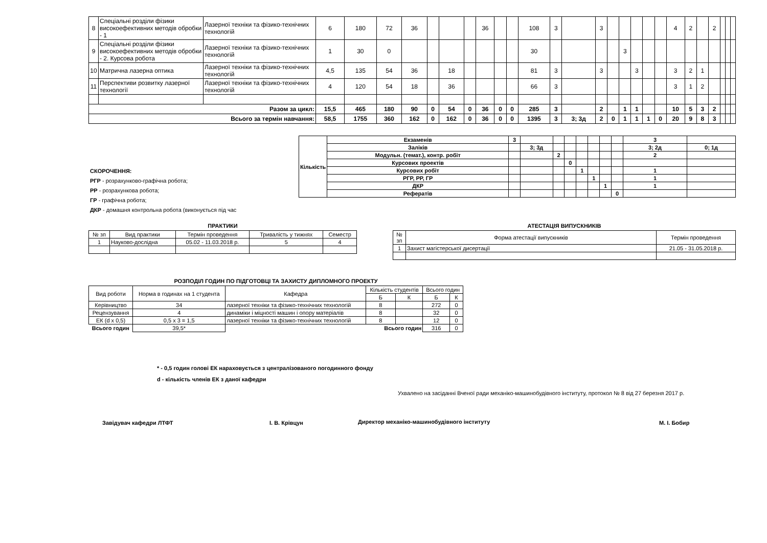| 8 | Спеціальні розділи фізики високоефективних методів обробки - 1 | Лазерної техніки та фізико-технічних технологій | 6 | 180 | 72 | 36 | | | | 36 | | | 108 | 3 | | 3 | | | | | | 4 | 2 | | 2 | | | |
| 9 | Спеціальні розділи фізики високоефективних методів обробки - 2. Курсова робота | Лазерної техніки та фізико-технічних технологій | 1 | 30 | 0 | | | | | | | | 30 | | | | | 3 | | | | | | | | | | |
| 10 | Матрична лазерна оптика | Лазерної техніки та фізико-технічних технологій | 4,5 | 135 | 54 | 36 | | 18 | | | | | 81 | 3 | | 3 | | | 3 | | | 3 | 2 | 1 | | | | |
| 11 | Перспективи розвитку лазерної технології | Лазерної техніки та фізико-технічних технологій | 4 | 120 | 54 | 18 | | 36 | | | | | 66 | 3 | | | | | | | | 3 | 1 | 2 | | | | |
| Разом за цикл: | | | 15,5 | 465 | 180 | 90 | 0 | 54 | 0 | 36 | 0 | 0 | 285 | 3 | | 2 | | 1 | 1 | | | 10 | 5 | 3 | 2 | | | |
| Всього за термін навчання: | | | 58,5 | 1755 | 360 | 162 | 0 | 162 | 0 | 36 | 0 | 0 | 1395 | 3 | 3; 3д | 2 | 0 | 1 | 1 | 1 | 0 | 20 | 9 | 8 | 3 | | | |
СКОРОЧЕННЯ:
РГР - розрахунково-графічна робота;
РР - розрахункова робота;
ГР - графічна робота;
ДКР - домашня контрольна робота (виконується під час
| Кількість | Екзаменів | 3 | | | | | | | | 3 | |
| | Заліків | | 3; 3д | | | | | | | 3; 2д | 0; 1д |
| | Модульн. (темат.), контр. робіт | | | 2 | | | | | | 2 | |
| | Курсових проектів | | | | 0 | | | | | | |
| | Курсових робіт | | | | | 1 | | | | 1 | |
| | РГР, РР, ГР | | | | | | 1 | | | 1 | |
| | ДКР | | | | | | | 1 | | 1 | |
| | Рефератів | | | | | | | | 0 | | |
ПРАКТИКИ
| № зп | Вид практики | Термін проведення | Тривалість у тижнях | Семестр |
| 1 | Науково-дослідна | 05.02 - 11.03.2018 р. | 5 | 4 |
АТЕСТАЦІЯ ВИПУСКНИКІВ
| № зп | Форма атестації випускників | Термін проведення |
| 1 | Захист магістерської дисертації | 21.05 - 31.05.2018 р. |
РОЗПОДІЛ ГОДИН ПО ПІДГОТОВЦІ ТА ЗАХИСТУ ДИПЛОМНОГО ПРОЕКТУ
| Вид роботи | Норма в годинах на 1 студента | Кафедра | Кількість студентів | | Всього годин | |
| | | | Б | К | Б | К |
| Керівництво | 34 | лазерної техніки та фізико-технічних технологій | 8 | | 272 | 0 |
| Рецензування | 4 | динаміки і міцності машин і опору матеріалів | 8 | | 32 | 0 |
| ЕК (d x 0,5) | 0,5 x 3 = 1,5 | лазерної техніки та фізико-технічних технологій | 8 | | 12 | 0 |
| Всього годин | 39,5* | Всього годин | | | 316 | 0 |
* - 0,5 годин голові ЕК нараховується з централізованого погодинного фонду
d - кількість членів ЕК з даної кафедри
Ухвалено на засіданні Вченої ради механіко-машинобудівного інституту, протокол № 8 від 27 березня 2017 р.
Завідувач кафедри ЛТФТ І. В. Крівцун
Директор механіко-машинобудівного інституту
М. І. Бобир